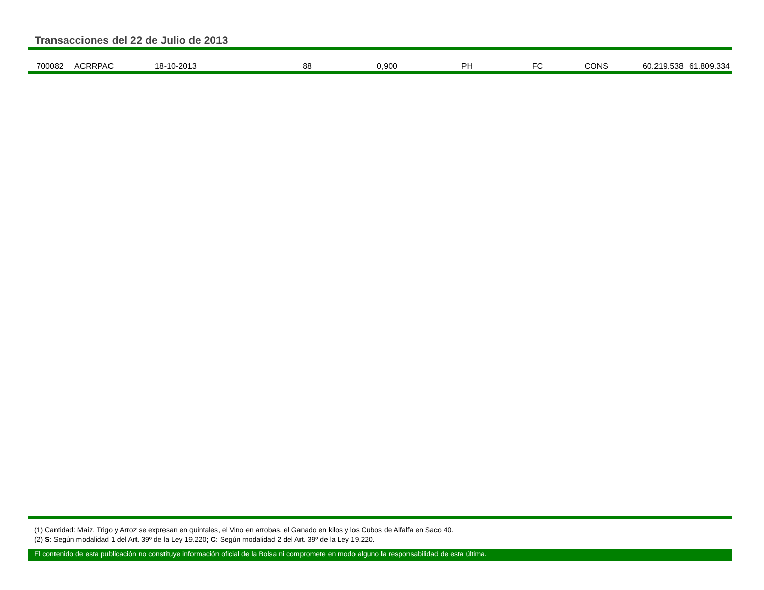Transacciones del 22 de Julio de 2013
| 700082 | ACRRPAC | 18-10-2013 | 88 | 0,900 | PH | FC | CONS | 60.219.538 | 61.809.334 |
(1) Cantidad: Maíz, Trigo y Arroz se expresan en quintales, el Vino en arrobas, el Ganado en kilos y los Cubos de Alfalfa en Saco 40.
(2) S: Según modalidad 1 del Art. 39º de la Ley 19.220; C: Según modalidad 2 del Art. 39º de la Ley 19.220.
El contenido de esta publicación no constituye información oficial de la Bolsa ni compromete en modo alguno la responsabilidad de esta última.